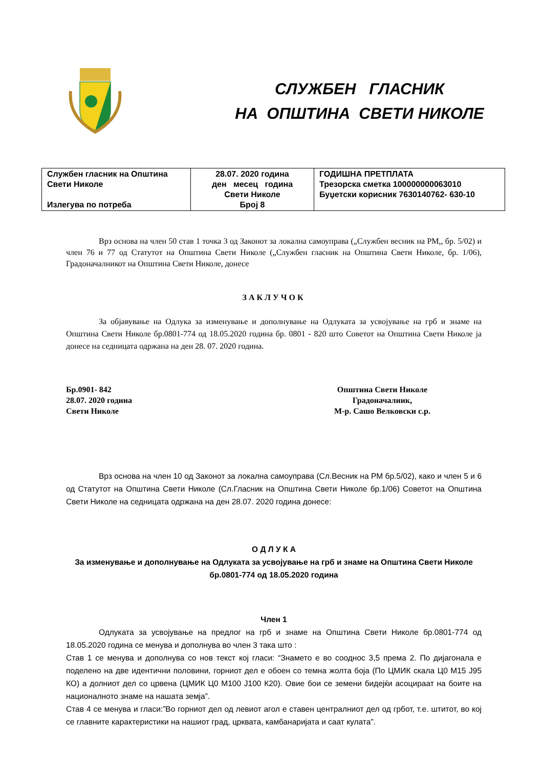СЛУЖБЕН ГЛАСНИК
НА ОПШТИНА СВЕТИ НИКОЛЕ
| Службен гласник на Општина Свети Николе Излегува по потреба | 28.07. 2020 година ден месец година Свети Николе Број 8 | ГОДИШНА ПРЕТПЛАТА Трезорска сметка 100000000063010 Буџетски корисник 7630140762- 630-10 |
Врз основа на член 50 став 1 точка 3 од Законот за локална самоуправа („Службен весник на РМ,, бр. 5/02) и член 76 и 77 од Статутот на Општина Свети Николе („Службен гласник на Општина Свети Николе, бр. 1/06), Градоначалникот на Општина Свети Николе, донесе
ЗАКЛУЧОК
За објавување на Одлука за изменување и дополнување на Одлуката за усвојување на грб и знаме на Општина Свети Николе бр.0801-774 од 18.05.2020 година бр. 0801 - 820 што Советот на Општина Свети Николе ја донесе на седницата одржана на ден 28. 07. 2020 година.
Бр.0901- 842
28.07. 2020 година
Свети Николе
Општина Свети Николе
Градоначалник,
М-р. Сашо Велковски с.р.
Врз основа на член 10 од Законот за локална самоуправа (Сл.Весник на РМ бр.5/02), како и член 5 и 6 од Статутот на Општина Свети Николе (Сл.Гласник на Општина Свети Николе бр.1/06) Советот на Општина Свети Николе на седницата одржана на ден 28.07. 2020 година донесе:
О Д Л У К А
За изменување и дополнување на Одлуката за усвојување на грб и знаме на Општина Свети Николе бр.0801-774 од 18.05.2020 година
Член 1
Одлуката за усвојување на предлог на грб и знаме на Општина Свети Николе бр.0801-774 од 18.05.2020 година се менува и дополнува во член 3 така што :
Став 1 се менува и дополнува со нов текст кој гласи: “Знамето е во сооднос 3,5 према 2. По дијагонала е поделено на две идентични половини, горниот дел е обоен со темна жолта боја (По ЦМИК скала Ц0 М15 Ј95 КО) а долниот дел со црвена (ЦМИК Ц0 М100 Ј100 К20). Овие бои се земени бидејќи асоцираат на боите на националното знаме на нашата земја”.
Став 4 се менува и гласи:”Во горниот дел од левиот агол е ставен централниот дел од грбот, т.е. штитот, во кој се главните карактеристики на нашиот град, црквата, камбанаријата и саат кулата”.